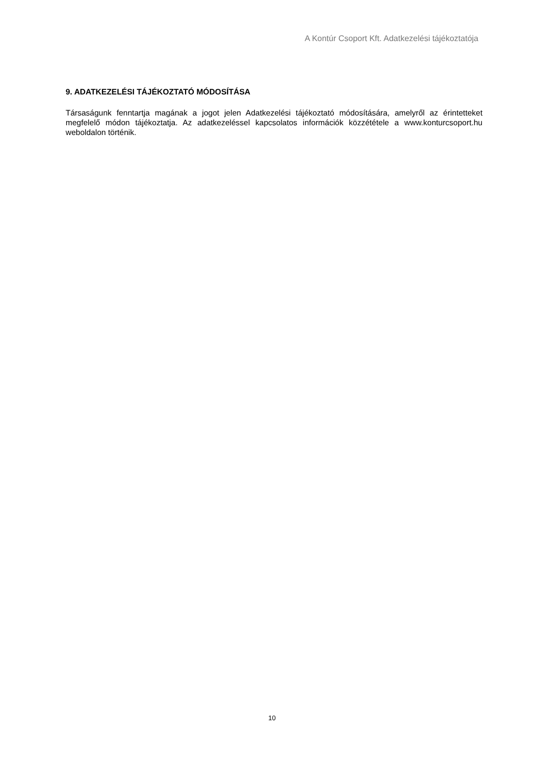A Kontúr Csoport Kft. Adatkezelési tájékoztatója
9. ADATKEZELÉSI TÁJÉKOZTATÓ MÓDOSÍTÁSA
Társaságunk fenntartja magának a jogot jelen Adatkezelési tájékoztató módosítására, amelyről az érintetteket megfelelő módon tájékoztatja. Az adatkezeléssel kapcsolatos információk közzététele a www.konturcsoport.hu weboldalon történik.
10